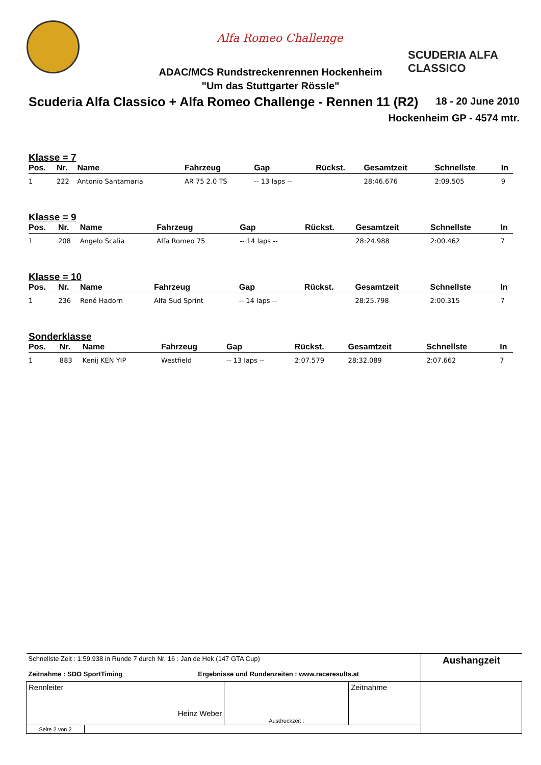Alfa Romeo Challenge
SCUDERIA ALFA CLASSICO
ADAC/MCS Rundstreckenrennen Hockenheim
"Um das Stuttgarter Rössle"
Scuderia Alfa Classico + Alfa Romeo Challenge - Rennen 11 (R2)
18 - 20 June 2010
Hockenheim GP - 4574 mtr.
Klasse = 7
| Pos. | Nr. | Name | Fahrzeug | Gap | Rückst. | Gesamtzeit | Schnellste | In |
| --- | --- | --- | --- | --- | --- | --- | --- | --- |
| 1 | 222 | Antonio Santamaria | AR 75 2.0 TS | -- 13 laps -- | | 28:46.676 | 2:09.505 | 9 |
Klasse = 9
| Pos. | Nr. | Name | Fahrzeug | Gap | Rückst. | Gesamtzeit | Schnellste | In |
| --- | --- | --- | --- | --- | --- | --- | --- | --- |
| 1 | 208 | Angelo Scalia | Alfa Romeo 75 | -- 14 laps -- | | 28:24.988 | 2:00.462 | 7 |
Klasse = 10
| Pos. | Nr. | Name | Fahrzeug | Gap | Rückst. | Gesamtzeit | Schnellste | In |
| --- | --- | --- | --- | --- | --- | --- | --- | --- |
| 1 | 236 | René Hadorn | Alfa Sud Sprint | -- 14 laps -- | | 28:25.798 | 2:00.315 | 7 |
Sonderklasse
| Pos. | Nr. | Name | Fahrzeug | Gap | Rückst. | Gesamtzeit | Schnellste | In |
| --- | --- | --- | --- | --- | --- | --- | --- | --- |
| 1 | 883 | Kenij KEN YIP | Westfield | -- 13 laps -- | 2:07.579 | 28:32.089 | 2:07.662 | 7 |
| Schnellste Zeit : 1:59.938 in Runde 7 durch Nr. 16 : Jan de Hek (147 GTA Cup) Zeitnahme : SDO SportTiming Ergebnisse und Rundenzeiten : www.raceresults.at | | | | Aushangzeit |
| Rennleiter Heinz Weber | | Ausdruckzeit : | Zeitnahme | |
| Seite 2 von 2 | | | | |